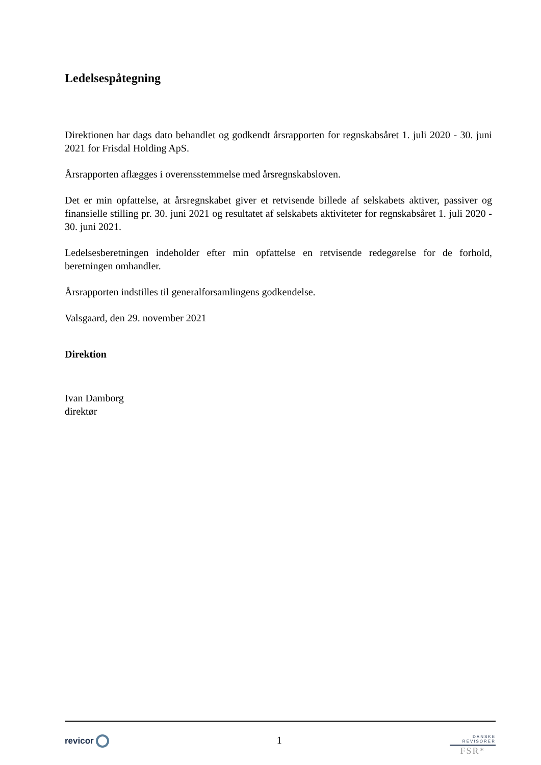Ledelsespåtegning
Direktionen har dags dato behandlet og godkendt årsrapporten for regnskabsåret 1. juli 2020 - 30. juni 2021 for Frisdal Holding ApS.
Årsrapporten aflægges i overensstemmelse med årsregnskabsloven.
Det er min opfattelse, at årsregnskabet giver et retvisende billede af selskabets aktiver, passiver og finansielle stilling pr. 30. juni 2021 og resultatet af selskabets aktiviteter for regnskabsåret 1. juli 2020 - 30. juni 2021.
Ledelsesberetningen indeholder efter min opfattelse en retvisende redegørelse for de forhold, beretningen omhandler.
Årsrapporten indstilles til generalforsamlingens godkendelse.
Valsgaard, den 29. november 2021
Direktion
Ivan Damborg
direktør
revicor
1
DANSKE
REVISORER
FSR*